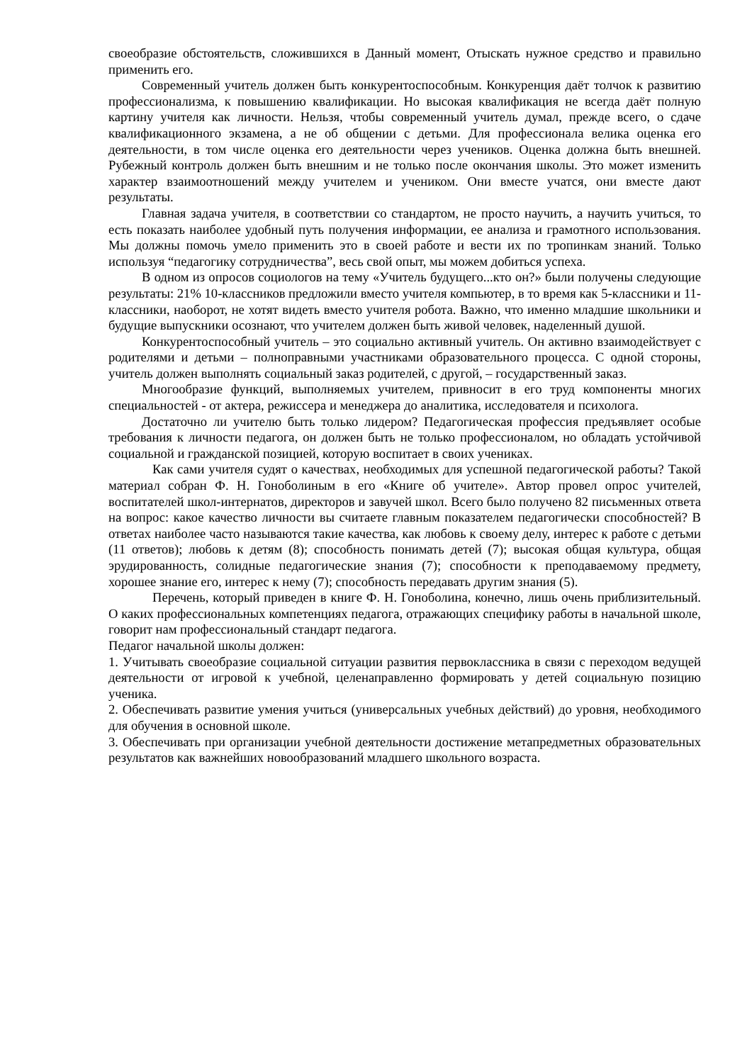своеобразие обстоятельств, сложившихся в Данный момент, Отыскать нужное средство и правильно применить его.
Современный учитель должен быть конкурентоспособным. Конкуренция даёт толчок к развитию профессионализма, к повышению квалификации. Но высокая квалификация не всегда даёт полную картину учителя как личности. Нельзя, чтобы современный учитель думал, прежде всего, о сдаче квалификационного экзамена, а не об общении с детьми. Для профессионала велика оценка его деятельности, в том числе оценка его деятельности через учеников. Оценка должна быть внешней. Рубежный контроль должен быть внешним и не только после окончания школы. Это может изменить характер взаимоотношений между учителем и учеником. Они вместе учатся, они вместе дают результаты.
Главная задача учителя, в соответствии со стандартом, не просто научить, а научить учиться, то есть показать наиболее удобный путь получения информации, ее анализа и грамотного использования. Мы должны помочь умело применить это в своей работе и вести их по тропинкам знаний. Только используя “педагогику сотрудничества”, весь свой опыт, мы можем добиться успеха.
В одном из опросов социологов на тему «Учитель будущего...кто он?» были получены следующие результаты: 21% 10-классников предложили вместо учителя компьютер, в то время как 5-классники и 11-классники, наоборот, не хотят видеть вместо учителя робота. Важно, что именно младшие школьники и будущие выпускники осознают, что учителем должен быть живой человек, наделенный душой.
Конкурентоспособный учитель – это социально активный учитель. Он активно взаимодействует с родителями и детьми – полноправными участниками образовательного процесса. С одной стороны, учитель должен выполнять социальный заказ родителей, с другой, – государственный заказ.
Многообразие функций, выполняемых учителем, привносит в его труд компоненты многих специальностей - от актера, режиссера и менеджера до аналитика, исследователя и психолога.
Достаточно ли учителю быть только лидером? Педагогическая профессия предъявляет особые требования к личности педагога, он должен быть не только профессионалом, но обладать устойчивой социальной и гражданской позицией, которую воспитает в своих учениках.
Как сами учителя судят о качествах, необходимых для успешной педагогической работы? Такой материал собран Ф. Н. Гоноболиным в его «Книге об учителе». Автор провел опрос учителей, воспитателей школ-интернатов, директоров и завучей школ. Всего было получено 82 письменных ответа на вопрос: какое качество личности вы считаете главным показателем педагогически способностей? В ответах наиболее часто называются такие качества, как любовь к своему делу, интерес к работе с детьми (11 ответов); любовь к детям (8); способность понимать детей (7); высокая общая культура, общая эрудированность, солидные педагогические знания (7); способности к преподаваемому предмету, хорошее знание его, интерес к нему (7); способность передавать другим знания (5).
Перечень, который приведен в книге Ф. Н. Гоноболина, конечно, лишь очень приблизительный. О каких профессиональных компетенциях педагога, отражающих специфику работы в начальной школе, говорит нам профессиональный стандарт педагога.
Педагог начальной школы должен:
1. Учитывать своеобразие социальной ситуации развития первоклассника в связи с переходом ведущей деятельности от игровой к учебной, целенаправленно формировать у детей социальную позицию ученика.
2. Обеспечивать развитие умения учиться (универсальных учебных действий) до уровня, необходимого для обучения в основной школе.
3. Обеспечивать при организации учебной деятельности достижение метапредметных образовательных результатов как важнейших новообразований младшего школьного возраста.